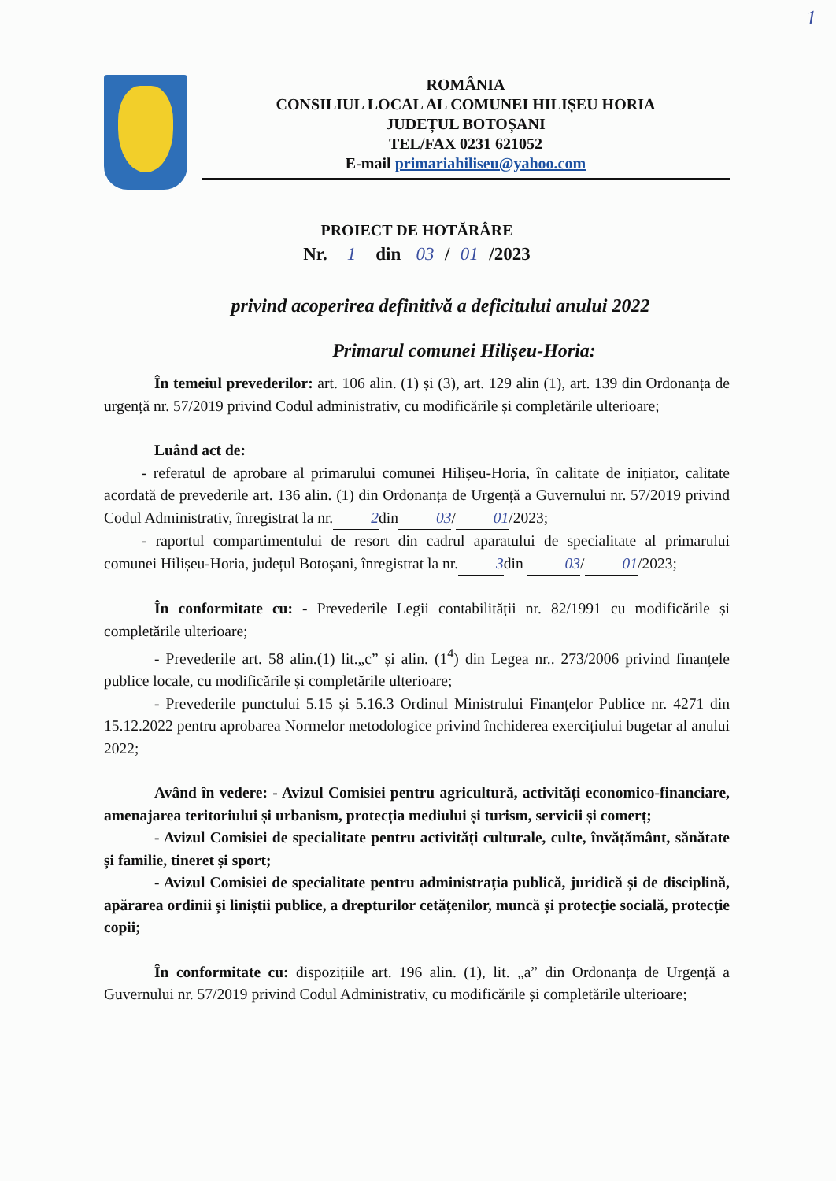1
ROMÂNIA
CONSILIUL LOCAL AL COMUNEI HILIȘEU HORIA
JUDEȚUL BOTOȘANI
TEL/FAX 0231 621052
E-mail primariahiliseu@yahoo.com
PROIECT DE HOTĂRÂRE
Nr. 1 din 03 / 01 /2023
privind acoperirea definitivă a deficitului anului 2022
Primarul comunei Hilișeu-Horia:
În temeiul prevederilor: art. 106 alin. (1) și (3), art. 129 alin (1), art. 139 din Ordonanța de urgență nr. 57/2019 privind Codul administrativ, cu modificările și completările ulterioare;
Luând act de:
- referatul de aprobare al primarului comunei Hilișeu-Horia, în calitate de inițiator, calitate acordată de prevederile art. 136 alin. (1) din Ordonanța de Urgență a Guvernului nr. 57/2019 privind Codul Administrativ, înregistrat la nr. 2 din 03 / 01 /2023;
- raportul compartimentului de resort din cadrul aparatului de specialitate al primarului comunei Hilișeu-Horia, județul Botoșani, înregistrat la nr. 3 din 03 / 01 /2023;
În conformitate cu: - Prevederile Legii contabilității nr. 82/1991 cu modificările și completările ulterioare;
- Prevederile art. 58 alin.(1) lit.„c” și alin. (1<sup>4</sup>) din Legea nr.. 273/2006 privind finanțele publice locale, cu modificările și completările ulterioare;
- Prevederile punctului 5.15 și 5.16.3 Ordinul Ministrului Finanțelor Publice nr. 4271 din 15.12.2022 pentru aprobarea Normelor metodologice privind închiderea exercițiului bugetar al anului 2022;
Având în vedere: - Avizul Comisiei pentru agricultură, activități economico-financiare, amenajarea teritoriului și urbanism, protecția mediului și turism, servicii și comerț;
- Avizul Comisiei de specialitate pentru activități culturale, culte, învățământ, sănătate și familie, tineret și sport;
- Avizul Comisiei de specialitate pentru administrația publică, juridică și de disciplină, apărarea ordinii și liniștii publice, a drepturilor cetățenilor, muncă și protecție socială, protecție copii;
În conformitate cu: dispozițiile art. 196 alin. (1), lit. „a” din Ordonanța de Urgență a Guvernului nr. 57/2019 privind Codul Administrativ, cu modificările și completările ulterioare;